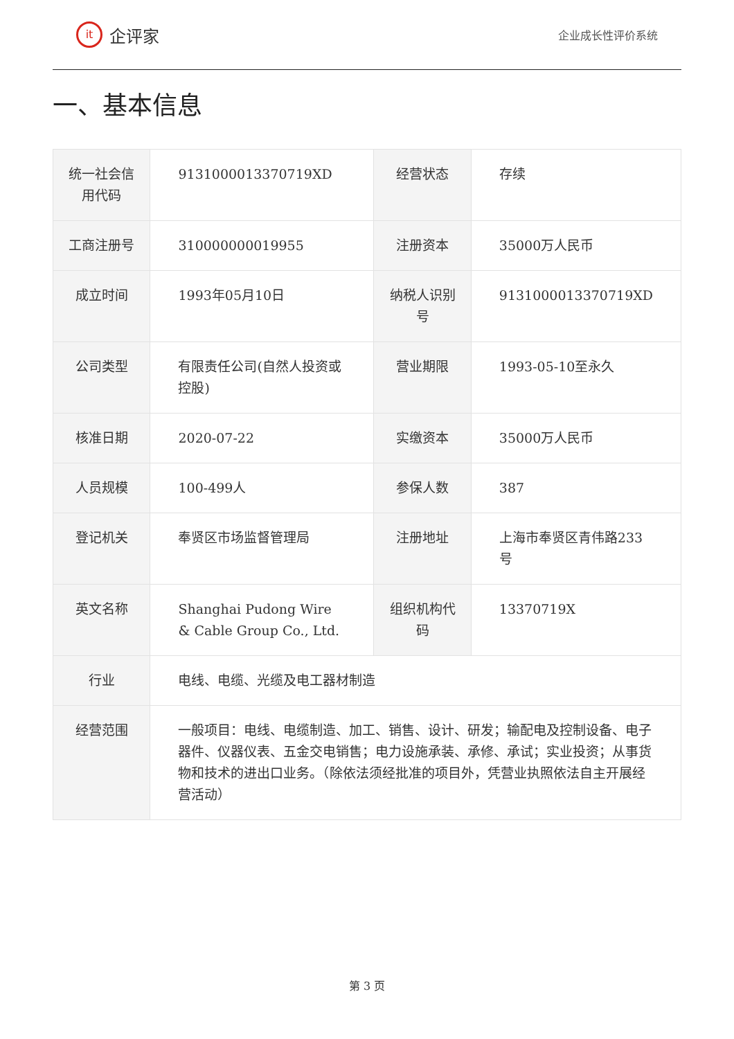it
企评家
企业成长性评价系统
一、基本信息
| 统一社会信用代码 | 9131000013370719XD | 经营状态 | 存续 |
| 工商注册号 | 310000000019955 | 注册资本 | 35000万人民币 |
| 成立时间 | 1993年05月10日 | 纳税人识别号 | 9131000013370719XD |
| 公司类型 | 有限责任公司(自然人投资或控股) | 营业期限 | 1993-05-10至永久 |
| 核准日期 | 2020-07-22 | 实缴资本 | 35000万人民币 |
| 人员规模 | 100-499人 | 参保人数 | 387 |
| 登记机关 | 奉贤区市场监督管理局 | 注册地址 | 上海市奉贤区青伟路233号 |
| 英文名称 | Shanghai Pudong Wire & Cable Group Co., Ltd. | 组织机构代码 | 13370719X |
| 行业 | 电线、电缆、光缆及电工器材制造 | | |
| 经营范围 | 一般项目：电线、电缆制造、加工、销售、设计、研发；输配电及控制设备、电子器件、仪器仪表、五金交电销售；电力设施承装、承修、承试；实业投资；从事货物和技术的进出口业务。（除依法须经批准的项目外，凭营业执照依法自主开展经营活动） | | |
第 3 页